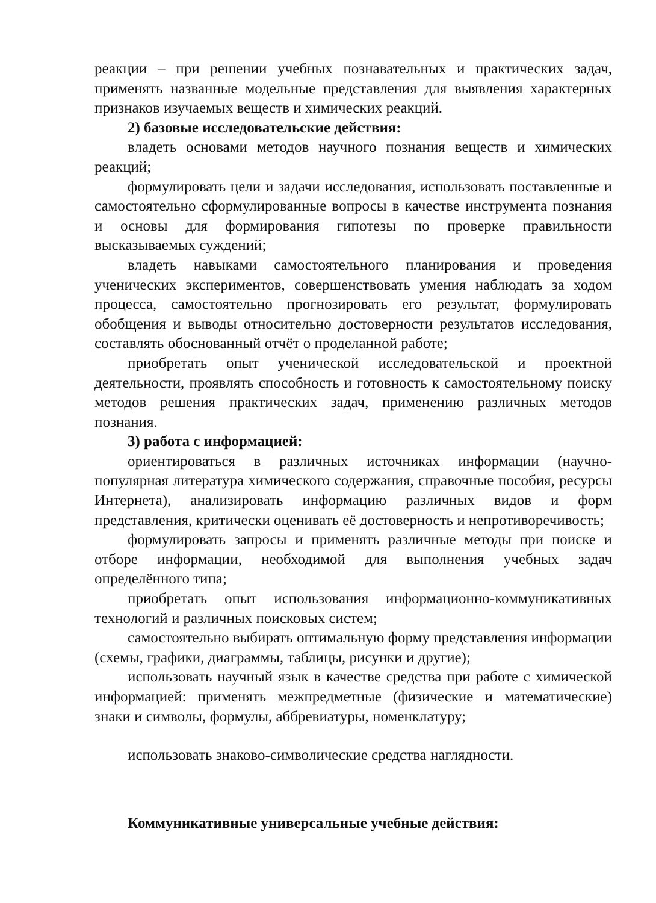реакции – при решении учебных познавательных и практических задач, применять названные модельные представления для выявления характерных признаков изучаемых веществ и химических реакций.
2) базовые исследовательские действия:
владеть основами методов научного познания веществ и химических реакций;
формулировать цели и задачи исследования, использовать поставленные и самостоятельно сформулированные вопросы в качестве инструмента познания и основы для формирования гипотезы по проверке правильности высказываемых суждений;
владеть навыками самостоятельного планирования и проведения ученических экспериментов, совершенствовать умения наблюдать за ходом процесса, самостоятельно прогнозировать его результат, формулировать обобщения и выводы относительно достоверности результатов исследования, составлять обоснованный отчёт о проделанной работе;
приобретать опыт ученической исследовательской и проектной деятельности, проявлять способность и готовность к самостоятельному поиску методов решения практических задач, применению различных методов познания.
3) работа с информацией:
ориентироваться в различных источниках информации (научно-популярная литература химического содержания, справочные пособия, ресурсы Интернета), анализировать информацию различных видов и форм представления, критически оценивать её достоверность и непротиворечивость;
формулировать запросы и применять различные методы при поиске и отборе информации, необходимой для выполнения учебных задач определённого типа;
приобретать опыт использования информационно-коммуникативных технологий и различных поисковых систем;
самостоятельно выбирать оптимальную форму представления информации (схемы, графики, диаграммы, таблицы, рисунки и другие);
использовать научный язык в качестве средства при работе с химической информацией: применять межпредметные (физические и математические) знаки и символы, формулы, аббревиатуры, номенклатуру;
использовать знаково-символические средства наглядности.
Коммуникативные универсальные учебные действия: